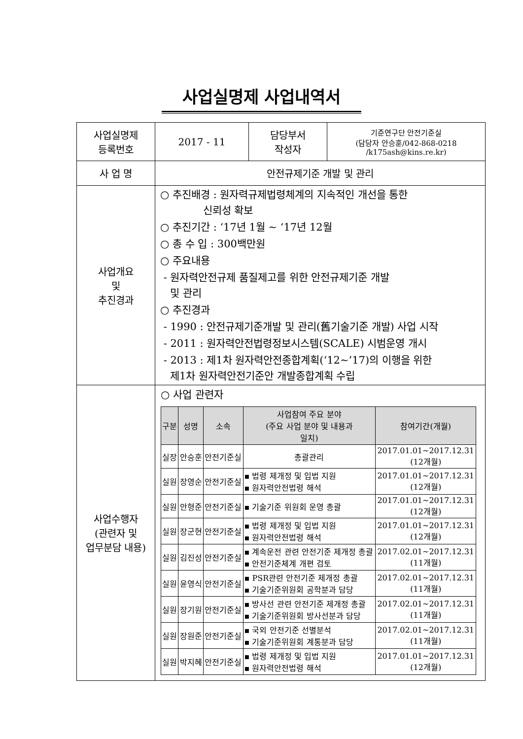사업실명제 사업내역서
| 사업실명제 등록번호 | 2017 - 11 | 담당부서 작성자 | 기준연구단 안전기준실 (담당자 안승훈/042-868-0218 /k175ash@kins.re.kr) |
| 사 업 명 | 안전규제기준 개발 및 관리 | | |
| 사업개요 및 추진경과 | ○ 추진배경 : 원자력규제법령체계의 지속적인 개선을 통한 신뢰성 확보 ○ 추진기간 : ‘17년 1월 ~ ‘17년 12월 ○ 총 수 입 : 300백만원 ○ 주요내용 - 원자력안전규제 품질제고를 위한 안전규제기준 개발 및 관리 ○ 추진경과 - 1990 : 안전규제기준개발 및 관리(舊기술기준 개발) 사업 시작 - 2011 : 원자력안전법령정보시스템(SCALE) 시범운영 개시 - 2013 : 제1차 원자력안전종합계획(‘12~’17)의 이행을 위한 제1차 원자력안전기준안 개발종합계획 수립 | | |
| 사업수행자 (관련자 및 업무분담 내용) | ○ 사업 관련자 / 구분 / 성명 / 소속 / 사업참여 주요 분야 (주요 사업 분야 및 내용과 일치) / 참여기간(개월) / / --- / --- / --- / --- / --- / / 실장 / 안승훈 / 안전기준실 / 총괄관리 / 2017.01.01~2017.12.31 (12개월) / / 실원 / 장영순 / 안전기준실 / ▪ 법령 제개정 및 입법 지원 ▪ 원자력안전법령 해석 / 2017.01.01~2017.12.31 (12개월) / / 실원 / 안형준 / 안전기준실 / ▪ 기술기준 위원회 운영 총괄 / 2017.01.01~2017.12.31 (12개월) / / 실원 / 장군현 / 안전기준실 / ▪ 법령 제개정 및 입법 지원 ▪ 원자력안전법령 해석 / 2017.01.01~2017.12.31 (12개월) / / 실원 / 김진성 / 안전기준실 / ▪ 계속운전 관련 안전기준 제개정 총괄 ▪ 안전기준체계 개편 검토 / 2017.02.01~2017.12.31 (11개월) / / 실원 / 윤영식 / 안전기준실 / ▪ PSR관련 안전기준 제개정 총괄 ▪ 기술기준위원회 공학분과 담당 / 2017.02.01~2017.12.31 (11개월) / / 실원 / 장기원 / 안전기준실 / ▪ 방사선 관련 안전기준 제개정 총괄 ▪ 기술기준위원회 방사선분과 담당 / 2017.02.01~2017.12.31 (11개월) / / 실원 / 장원준 / 안전기준실 / ▪ 국외 안전기준 선별분석 ▪ 기술기준위원회 계통분과 담당 / 2017.02.01~2017.12.31 (11개월) / / 실원 / 박지혜 / 안전기준실 / ▪ 법령 제개정 및 입법 지원 ▪ 원자력안전법령 해석 / 2017.01.01~2017.12.31 (12개월) / | | |